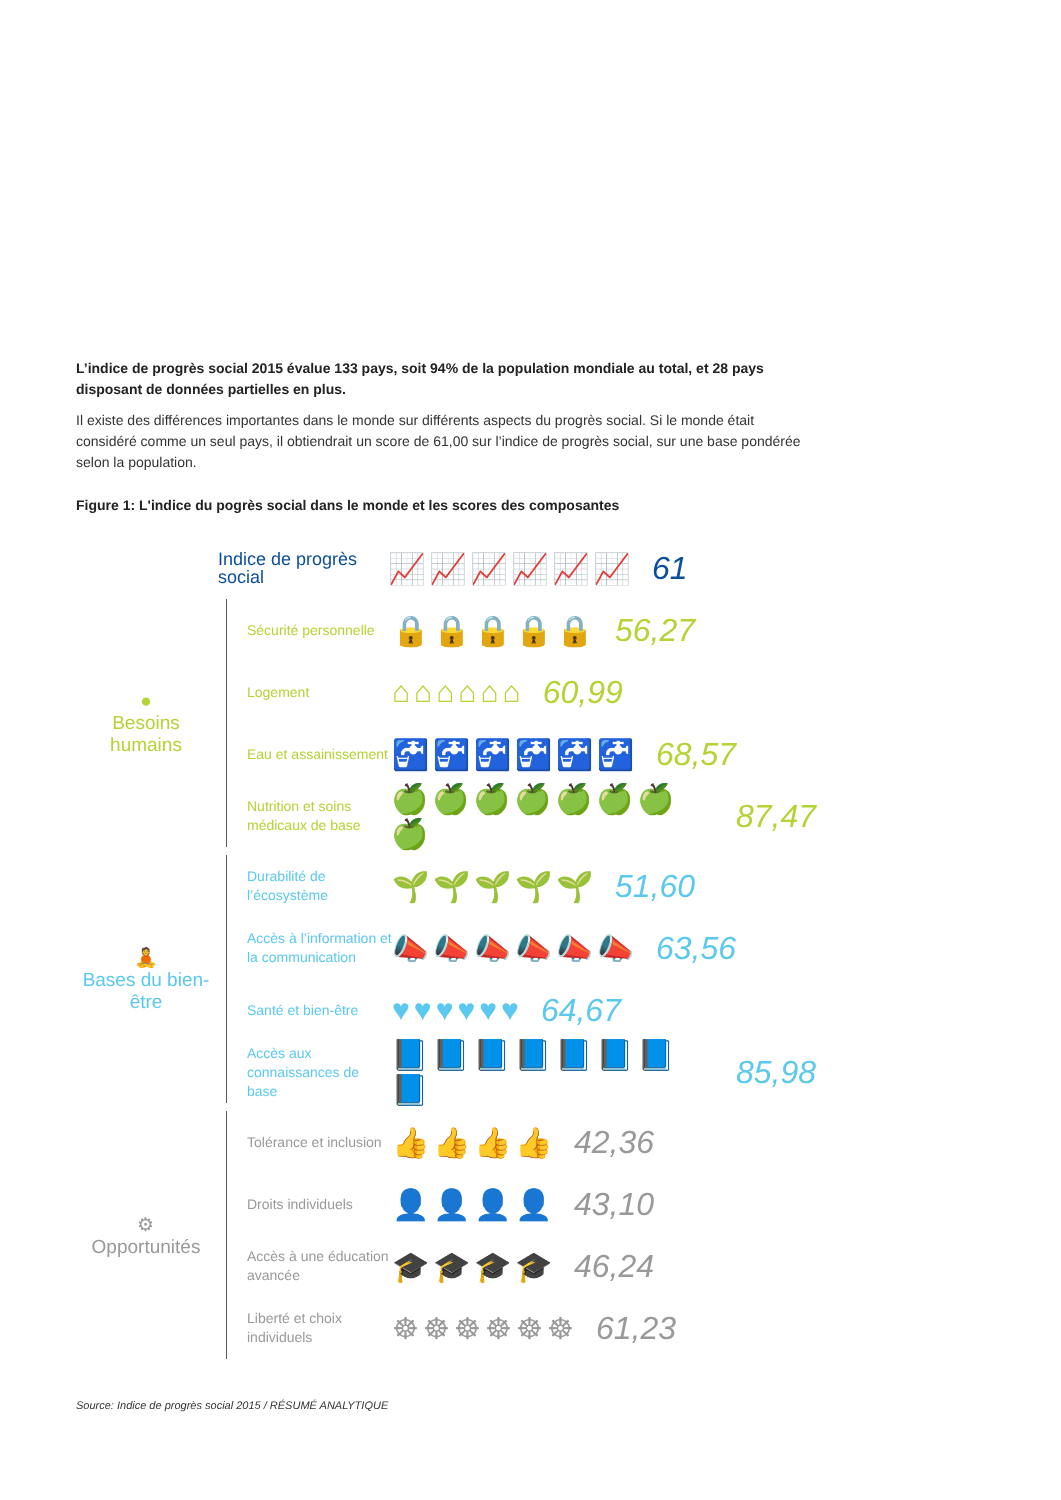L’indice de progrès social 2015 évalue 133 pays, soit 94% de la population mondiale au total, et 28 pays disposant de données partielles en plus.
Il existe des différences importantes dans le monde sur différents aspects du progrès social. Si le monde était considéré comme un seul pays, il obtiendrait un score de 61,00 sur l’indice de progrès social, sur une base pondérée selon la population.
Figure 1: L'indice du pogrès social dans le monde et les scores des composantes
Indice de progrès social
📈📈📈📈📈📈 61
●
Besoins humains
Sécurité personnelle
🔒🔒🔒🔒🔒 56,27
Logement
⌂⌂⌂⌂⌂⌂ 60,99
Eau et assainissement
🚰🚰🚰🚰🚰🚰 68,57
Nutrition et soins médicaux de base
🍏🍏🍏🍏🍏🍏🍏🍏 87,47
🧘
Bases du bien-être
Durabilité de l’écosystème
🌱🌱🌱🌱🌱 51,60
Accès à l’information et la communication
📣📣📣📣📣📣 63,56
Santé et bien-être
♥♥♥♥♥♥ 64,67
Accès aux connaissances de base
📘📘📘📘📘📘📘📘 85,98
⚙
Opportunités
Tolérance et inclusion
👍👍👍👍 42,36
Droits individuels
👤👤👤👤 43,10
Accès à une éducation avancée
🎓🎓🎓🎓 46,24
Liberté et choix individuels
☸☸☸☸☸☸ 61,23
Source: Indice de progrès social 2015 / RÉSUMÉ ANALYTIQUE